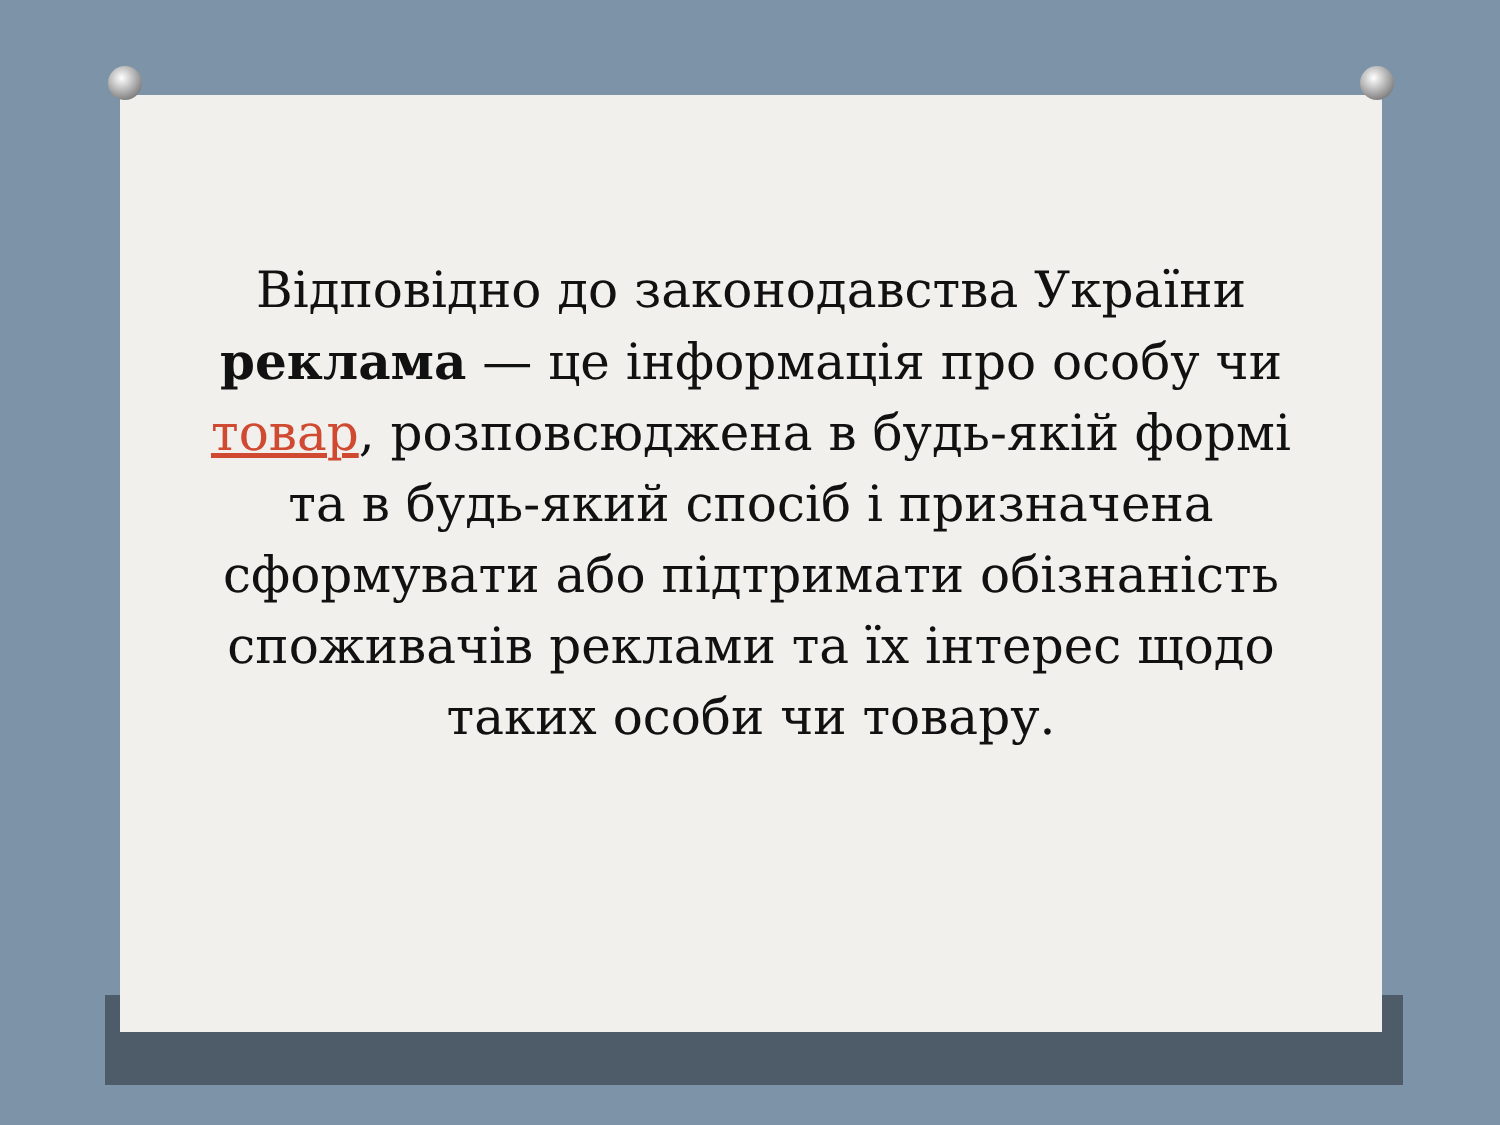Відповідно до законодавства України реклама — це інформація про особу чи товар, розповсюджена в будь-якій формі та в будь-який спосіб і призначена сформувати або підтримати обізнаність споживачів реклами та їх інтерес щодо таких особи чи товару.